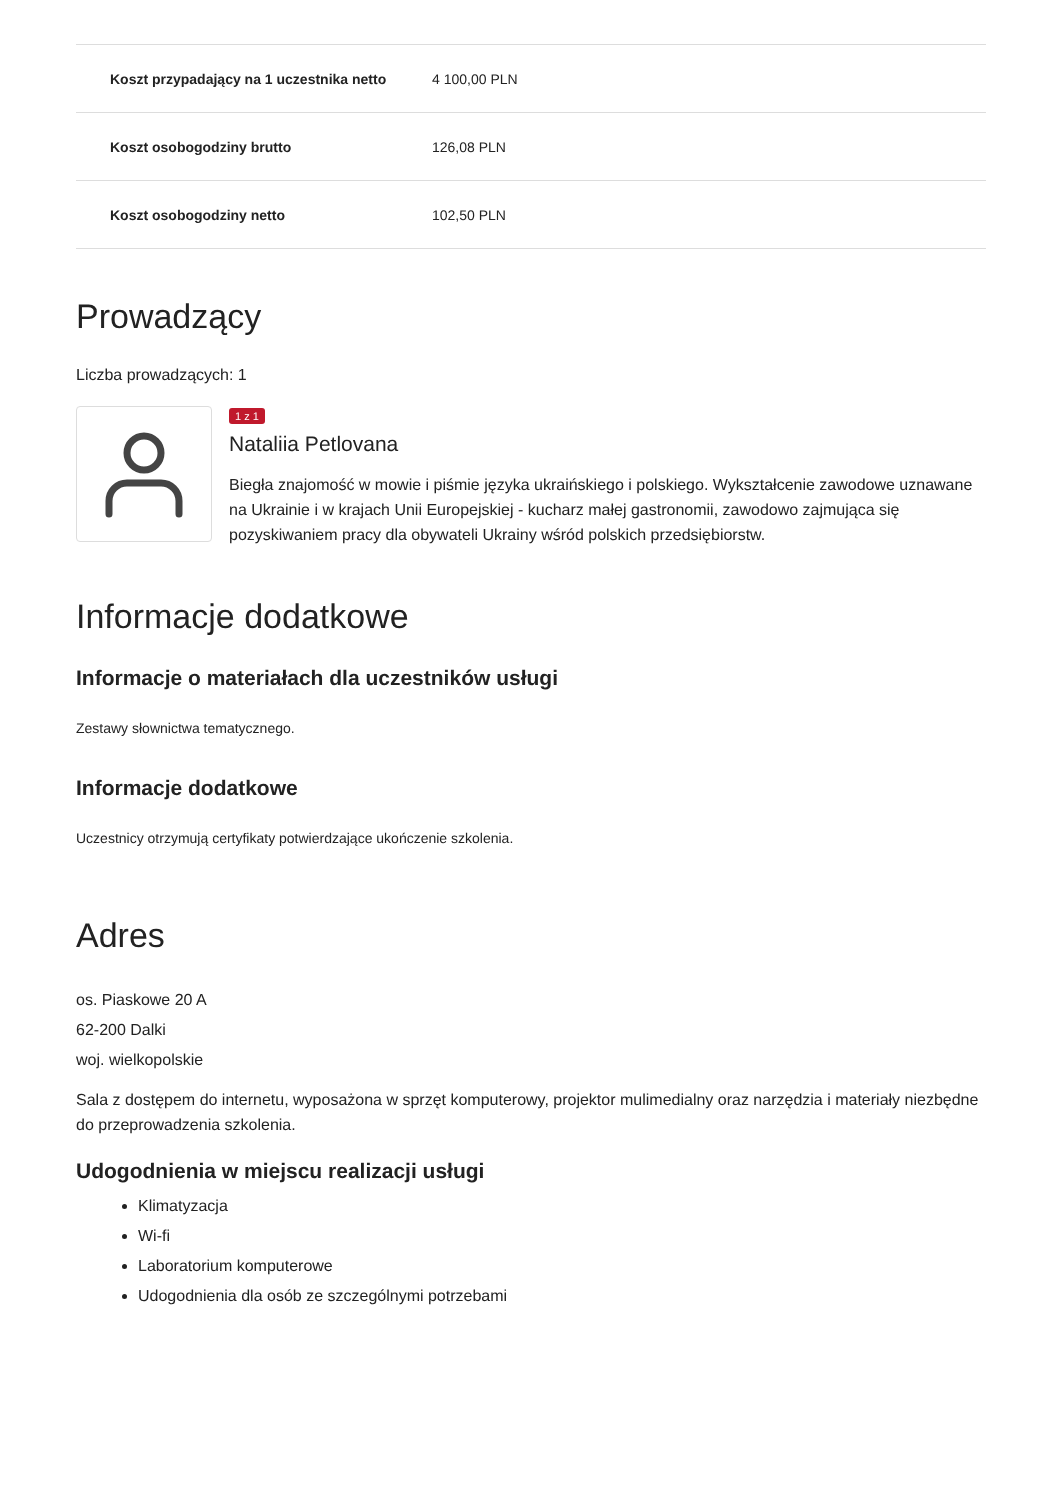| Koszt przypadający na 1 uczestnika netto | 4 100,00 PLN |
| Koszt osobogodziny brutto | 126,08 PLN |
| Koszt osobogodziny netto | 102,50 PLN |
Prowadzący
Liczba prowadzących: 1
1 z 1
Nataliia Petlovana
Biegła znajomość w mowie i piśmie języka ukraińskiego i polskiego. Wykształcenie zawodowe uznawane na Ukrainie i w krajach Unii Europejskiej - kucharz małej gastronomii, zawodowo zajmująca się pozyskiwaniem pracy dla obywateli Ukrainy wśród polskich przedsiębiorstw.
Informacje dodatkowe
Informacje o materiałach dla uczestników usługi
Zestawy słownictwa tematycznego.
Informacje dodatkowe
Uczestnicy otrzymują certyfikaty potwierdzające ukończenie szkolenia.
Adres
os. Piaskowe 20 A
62-200 Dalki
woj. wielkopolskie
Sala z dostępem do internetu, wyposażona w sprzęt komputerowy, projektor mulimedialny oraz narzędzia i materiały niezbędne do przeprowadzenia szkolenia.
Udogodnienia w miejscu realizacji usługi
Klimatyzacja
Wi-fi
Laboratorium komputerowe
Udogodnienia dla osób ze szczególnymi potrzebami